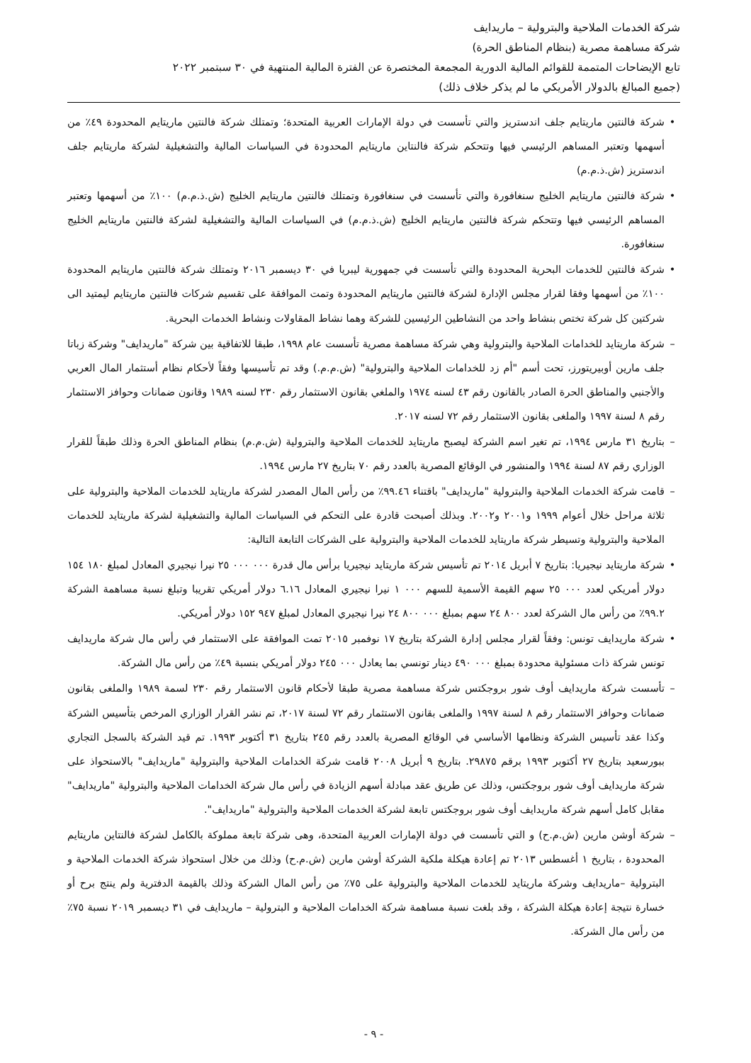شركة الخدمات الملاحية والبترولية – ماريدايف
شركة مساهمة مصرية (بنظام المناطق الحرة)
تابع الإيضاحات المتممة للقوائم المالية الدورية المجمعة المختصرة عن الفترة المالية المنتهية في ٣٠ سبتمبر ٢٠٢٢
(جميع المبالغ بالدولار الأمريكي ما لم يذكر خلاف ذلك)
• شركة فالنتين ماريتايم جلف اندستريز والتي تأسست في دولة الإمارات العربية المتحدة؛ وتمتلك شركة فالنتين ماريتايم المحدودة ٤٩٪ من أسهمها وتعتبر المساهم الرئيسي فيها وتتحكم شركة فالنتاين ماريتايم المحدودة في السياسات المالية والتشغيلية لشركة ماريتايم جلف اندستريز (ش.ذ.م.م)
• شركة فالنتين ماريتايم الخليج سنغافورة والتي تأسست في سنغافورة وتمتلك فالنتين ماريتايم الخليج (ش.ذ.م.م) ١٠٠٪ من أسهمها وتعتبر المساهم الرئيسي فيها وتتحكم شركة فالنتين ماريتايم الخليج (ش.ذ.م.م) في السياسات المالية والتشغيلية لشركة فالنتين ماريتايم الخليج سنغافورة.
• شركة فالنتين للخدمات البحرية المحدودة والتي تأسست في جمهورية ليبريا في ٣٠ ديسمبر ٢٠١٦ وتمتلك شركة فالنتين ماريتايم المحدودة ١٠٠٪ من أسهمها وفقا لقرار مجلس الإدارة لشركة فالنتين ماريتايم المحدودة وتمت الموافقة على تقسيم شركات فالنتين ماريتايم ليمتيد الى شركتين كل شركة تختص بنشاط واحد من النشاطين الرئيسين للشركة وهما نشاط المقاولات ونشاط الخدمات البحرية.
– شركة ماريتايد للخدامات الملاحية والبترولية وهي شركة مساهمة مصرية تأسست عام ١٩٩٨، طبقا للاتفاقية بين شركة "ماريدايف" وشركة زباتا جلف مارين أوبيريتورز، تحت أسم "أم زد للخدامات الملاحية والبترولية" (ش.م.م.) وقد تم تأسيسها وفقاً لأحكام نظام أستثمار المال العربي والأجنبي والمناطق الحرة الصادر بالقانون رقم ٤٣ لسنه ١٩٧٤ والملغي بقانون الاستثمار رقم ٢٣٠ لسنه ١٩٨٩ وقانون ضمانات وحوافز الاستثمار رقم ٨ لسنة ١٩٩٧ والملغى بقانون الاستثمار رقم ٧٢ لسنه ٢٠١٧.
– بتاريخ ٣١ مارس ١٩٩٤، تم تغير اسم الشركة ليصبح ماريتايد للخدمات الملاحية والبترولية (ش.م.م) بنظام المناطق الحرة وذلك طبقاً للقرار الوزاري رقم ٨٧ لسنة ١٩٩٤ والمنشور في الوقائع المصرية بالعدد رقم ٧٠ بتاريخ ٢٧ مارس ١٩٩٤.
– قامت شركة الخدمات الملاحية والبترولية "ماريدايف" باقتناء ٩٩.٤٦٪ من رأس المال المصدر لشركة ماريتايد للخدمات الملاحية والبترولية على ثلاثة مراحل خلال أعوام ١٩٩٩ و٢٠٠١ و٢٠٠٢. وبذلك أصبحت قادرة على التحكم في السياسات المالية والتشغيلية لشركة ماريتايد للخدمات الملاحية والبترولية وتسيطر شركة ماريتايد للخدمات الملاحية والبترولية على الشركات التابعة التالية:
• شركة ماريتايد نيجيريا: بتاريخ ٧ أبريل ٢٠١٤ تم تأسيس شركة ماريتايد نيجيريا برأس مال قدرة ٠٠٠ ٠٠٠ ٢٥ نيرا نيجيري المعادل لمبلغ ١٨٠ ١٥٤ دولار أمريكي لعدد ٠٠٠ ٢٥ سهم القيمة الأسمية للسهم ٠٠٠ ١ نيرا نيجيري المعادل ٦.١٦ دولار أمريكي تقريبا وتبلغ نسبة مساهمة الشركة ٩٩.٢٪ من رأس مال الشركة لعدد ٨٠٠ ٢٤ سهم بمبلغ ٠٠٠ ٨٠٠ ٢٤ نيرا نيجيري المعادل لمبلغ ٩٤٧ ١٥٢ دولار أمريكي.
• شركة ماريدايف تونس: وفقاً لقرار مجلس إدارة الشركة بتاريخ ١٧ نوفمبر ٢٠١٥ تمت الموافقة على الاستثمار في رأس مال شركة ماريدايف تونس شركة ذات مسئولية محدودة بمبلغ ٠٠٠ ٤٩٠ دينار تونسي بما يعادل ٠٠٠ ٢٤٥ دولار أمريكي بنسبة ٤٩٪ من رأس مال الشركة.
– تأسست شركة ماريدايف أوف شور بروجكتس شركة مساهمة مصرية طبقا لأحكام قانون الاستثمار رقم ٢٣٠ لسمة ١٩٨٩ والملغى بقانون ضمانات وحوافز الاستثمار رقم ٨ لسنة ١٩٩٧ والملغى بقانون الاستثمار رقم ٧٢ لسنة ٢٠١٧، تم نشر القرار الوزاري المرخص بتأسيس الشركة وكذا عقد تأسيس الشركة ونظامها الأساسي في الوقائع المصرية بالعدد رقم ٢٤٥ بتاريخ ٣١ أكتوبر ١٩٩٣. تم قيد الشركة بالسجل التجاري ببورسعيد بتاريخ ٢٧ أكتوبر ١٩٩٣ برقم ٢٩٨٧٥. بتاريخ ٩ أبريل ٢٠٠٨ قامت شركة الخدامات الملاحية والبترولية "ماريدايف" بالاستحواذ على شركة ماريدايف أوف شور بروجكتس، وذلك عن طريق عقد مبادلة أسهم الزيادة في رأس مال شركة الخدامات الملاحية والبترولية "ماريدايف" مقابل كامل أسهم شركة ماريدايف أوف شور بروجكتس تابعة لشركة الخدمات الملاحية والبترولية "ماريدايف".
– شركة أوشن مارين (ش.م.ح) و التي تأسست في دولة الإمارات العربية المتحدة، وهى شركة تابعة مملوكة بالكامل لشركة فالنتاين ماريتايم المحدودة ، بتاريخ ١ أغسطس ٢٠١٣ تم إعادة هيكلة ملكية الشركة أوشن مارين (ش.م.ح) وذلك من خلال استحواذ شركة الخدمات الملاحية و البترولية –ماريدايف وشركة ماريتايد للخدمات الملاحية والبترولية على ٧٥٪ من رأس المال الشركة وذلك بالقيمة الدفترية ولم ينتج برح أو خسارة نتيجة إعادة هيكلة الشركة ، وقد بلغت نسبة مساهمة شركة الخدامات الملاحية و البترولية – ماريدايف في ٣١ ديسمبر ٢٠١٩ نسبة ٧٥٪ من رأس مال الشركة.
- ٩ -